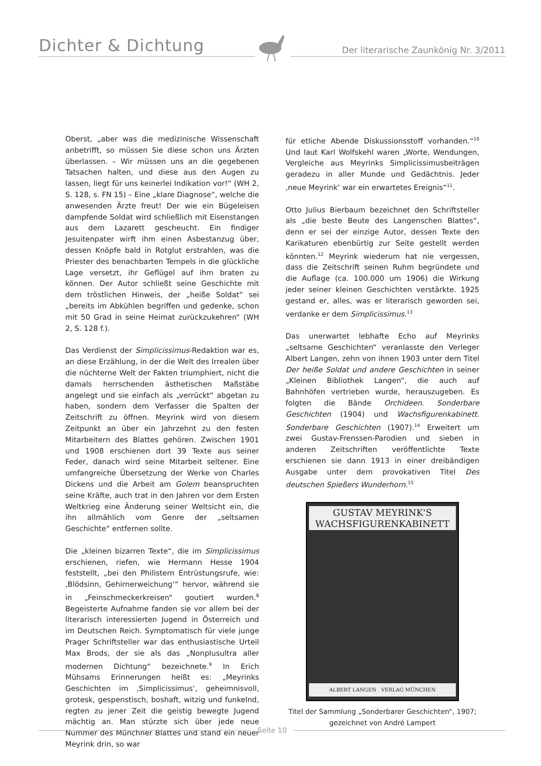Dichter & Dichtung Der literarische Zaunkönig Nr. 3/2011
Oberst, „aber was die medizinische Wissenschaft anbetrifft, so müssen Sie diese schon uns Ärzten überlassen. – Wir müssen uns an die gegebenen Tatsachen halten, und diese aus den Augen zu lassen, liegt für uns keinerlei Indikation vor!“ (WH 2, S. 128, s. FN 15) – Eine „klare Diagnose“, welche die anwesenden Ärzte freut! Der wie ein Bügeleisen dampfende Soldat wird schließlich mit Eisenstangen aus dem Lazarett gescheucht. Ein findiger Jesuitenpater wirft ihm einen Asbestanzug über, dessen Knöpfe bald in Rotglut erstrahlen, was die Priester des benachbarten Tempels in die glückliche Lage versetzt, ihr Geflügel auf ihm braten zu können. Der Autor schließt seine Geschichte mit dem tröstlichen Hinweis, der „heiße Soldat“ sei „bereits im Abkühlen begriffen und gedenke, schon mit 50 Grad in seine Heimat zurückzukehren“ (WH 2, S. 128 f.).
Das Verdienst der Simplicissimus-Redaktion war es, an diese Erzählung, in der die Welt des Irrealen über die nüchterne Welt der Fakten triumphiert, nicht die damals herrschenden ästhetischen Maßstäbe angelegt und sie einfach als „verrückt“ abgetan zu haben, sondern dem Verfasser die Spalten der Zeitschrift zu öffnen. Meyrink wird von diesem Zeitpunkt an über ein Jahrzehnt zu den festen Mitarbeitern des Blattes gehören. Zwischen 1901 und 1908 erschienen dort 39 Texte aus seiner Feder, danach wird seine Mitarbeit seltener. Eine umfangreiche Übersetzung der Werke von Charles Dickens und die Arbeit am Golem beanspruchten seine Kräfte, auch trat in den Jahren vor dem Ersten Weltkrieg eine Änderung seiner Weltsicht ein, die ihn allmählich vom Genre der „seltsamen Geschichte“ entfernen sollte.
Die „kleinen bizarren Texte“, die im Simplicissimus erschienen, riefen, wie Hermann Hesse 1904 feststellt, „bei den Philistern Entrüstungsrufe, wie: ‚Blödsinn, Gehirnerweichung‘“ hervor, während sie in „Feinschmeckerkreisen“ goutiert wurden.<sup>8</sup> Begeisterte Aufnahme fanden sie vor allem bei der literarisch interessierten Jugend in Österreich und im Deutschen Reich. Symptomatisch für viele junge Prager Schriftsteller war das enthusiastische Urteil Max Brods, der sie als das „Nonplusultra aller modernen Dichtung“ bezeichnete.<sup>9</sup> In Erich Mühsams Erinnerungen heißt es: „Meyrinks Geschichten im ‚Simplicissimus‘, geheimnisvoll, grotesk, gespenstisch, boshaft, witzig und funkelnd, regten zu jener Zeit die geistig bewegte Jugend mächtig an. Man stürzte sich über jede neue Nummer des Münchner Blattes und stand ein neuer Meyrink drin, so war
für etliche Abende Diskussionsstoff vorhanden.“<sup>10</sup> Und laut Karl Wolfskehl waren „Worte, Wendungen, Vergleiche aus Meyrinks Simplicissimusbeiträgen geradezu in aller Munde und Gedächtnis. Jeder ‚neue Meyrink‘ war ein erwartetes Ereignis“<sup>11</sup>.
Otto Julius Bierbaum bezeichnet den Schriftsteller als „die beste Beute des Langenschen Blattes“, denn er sei der einzige Autor, dessen Texte den Karikaturen ebenbürtig zur Seite gestellt werden könnten.<sup>12</sup> Meyrink wiederum hat nie vergessen, dass die Zeitschrift seinen Ruhm begründete und die Auflage (ca. 100.000 um 1906) die Wirkung jeder seiner kleinen Geschichten verstärkte. 1925 gestand er, alles, was er literarisch geworden sei, verdanke er dem Simplicissimus.<sup>13</sup>
Das unerwartet lebhafte Echo auf Meyrinks „seltsame Geschichten“ veranlasste den Verleger Albert Langen, zehn von ihnen 1903 unter dem Titel Der heiße Soldat und andere Geschichten in seiner „Kleinen Bibliothek Langen“, die auch auf Bahnhöfen vertrieben wurde, herauszugeben. Es folgten die Bände Orchideen. Sonderbare Geschichten (1904) und Wachsfigurenkabinett. Sonderbare Geschichten (1907).<sup>14</sup> Erweitert um zwei Gustav-Frenssen-Parodien und sieben in anderen Zeitschriften veröffentlichte Texte erschienen sie dann 1913 in einer dreibändigen Ausgabe unter dem provokativen Titel Des deutschen Spießers Wunderhorn.<sup>15</sup>
GUSTAV MEYRINK'S
WACHSFIGURENKABINETT
ALBERT LANGEN VERLAG MÜNCHEN
Titel der Sammlung „Sonderbarer Geschichten“, 1907;
gezeichnet von André Lampert
Seite 10